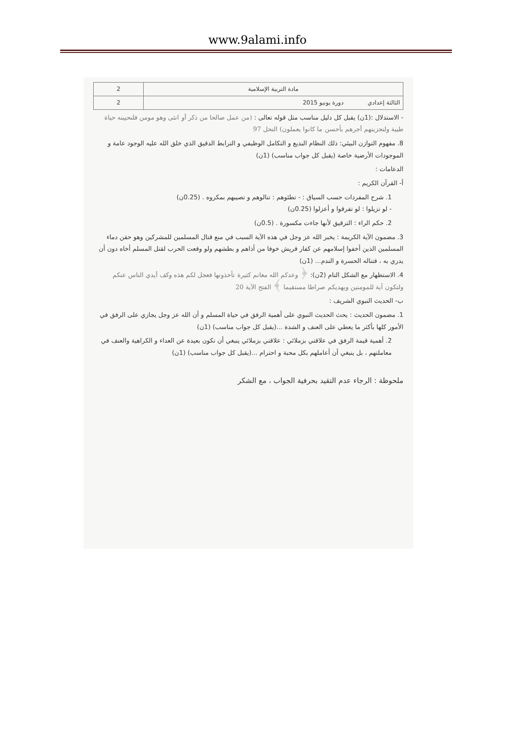www.9alami.info
| مادة التربية الإسلامية | 2 |
| الثالثة إعدادي دورة يونيو 2015 | 2 |
- الاستدلال :(1ن) يقبل كل دليل مناسب مثل قوله تعالى : (من عمل صالحا من ذكر أو انثى وهو مومن فلنحيينه حياة طيبة ولنجزينهم أجرهم بأحسن ما كانوا يعملون) النحل 97
8. مفهوم التوازن البيئي: ذلك النظام البديع و التكامل الوظيفي و الترابط الدقيق الذي خلق الله عليه الوجود عامة و الموجودات الأرضية خاصة (يقبل كل جواب مناسب) (1ن)
الدعامات :
أ- القرآن الكريم :
1. شرح المفردات حسب السياق : - تطئوهم : تنالوهم و تصيبهم بمكروه . (0.25ن)
- لو تزيلوا : لو تفرقوا و أعزلوا (0.25ن)
2. حكم الراء : الترقيق لأنها جاءت مكسورة . (0.5ن)
3. مضمون الآية الكريمة : يخبر الله عز وجل في هذه الآية السبب في منع قتال المسلمين للمشركين وهو حقن دماء المسلمين الذين أخفوا إسلامهم عن كفار قريش خوفا من أذاهم و بطشهم ولو وقعت الحرب لقتل المسلم أخاه دون أن يدري به ، فتناله الحسرة و الندم... (1ن)
4. الاستظهار مع الشكل التام (2ن): ﴿ وعدكم الله مغانم كثيرة تأخذونها فعجل لكم هذه وكف أيدي الناس عنكم ولتكون آية للمومنين ويهديكم صراطا مستقيما ﴾ الفتح الآية 20
ب- الحديث النبوي الشريف :
1. مضمون الحديث : يحث الحديث النبوي على أهمية الرفق في حياة المسلم و أن الله عز وجل يجازي على الرفق في الأمور كلها بأكثر ما يعطي على العنف و الشدة ...(يقبل كل جواب مناسب) (1ن)
2. أهمية قيمة الرفق في علاقتي بزملائي : علاقتي بزملائي ينبغي أن تكون بعيدة عن العداء و الكراهية والعنف في معاملتهم ، بل ينبغي أن أعاملهم بكل محبة و احترام ...(يقبل كل جواب مناسب) (1ن)
ملحوظة : الرجاء عدم التقيد بحرفية الجواب ، مع الشكر